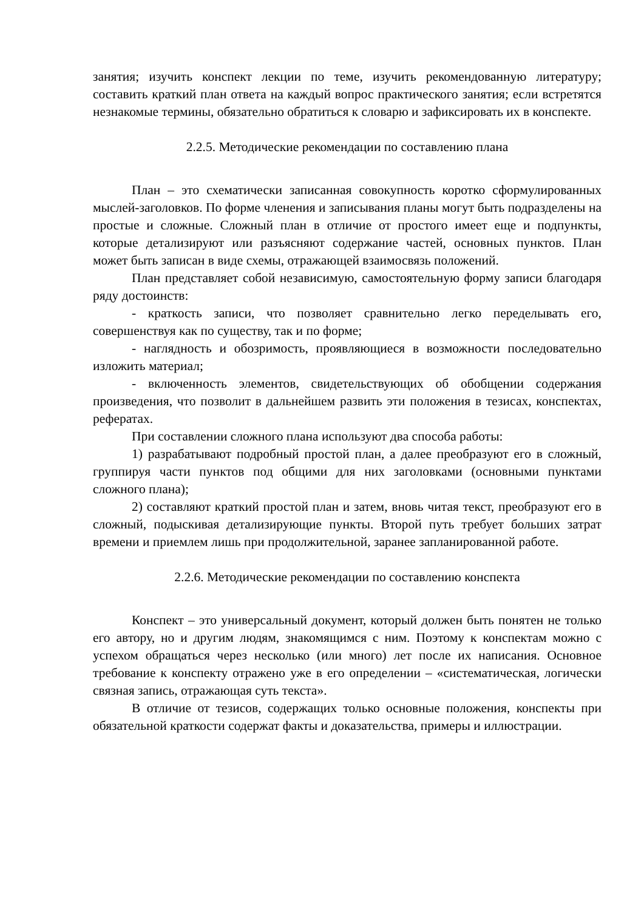занятия; изучить конспект лекции по теме, изучить рекомендованную литературу; составить краткий план ответа на каждый вопрос практического занятия; если встретятся незнакомые термины, обязательно обратиться к словарю и зафиксировать их в конспекте.
2.2.5. Методические рекомендации по составлению плана
План – это схематически записанная совокупность коротко сформулированных мыслей-заголовков. По форме членения и записывания планы могут быть подразделены на простые и сложные. Сложный план в отличие от простого имеет еще и подпункты, которые детализируют или разъясняют содержание частей, основных пунктов. План может быть записан в виде схемы, отражающей взаимосвязь положений.
План представляет собой независимую, самостоятельную форму записи благодаря ряду достоинств:
- краткость записи, что позволяет сравнительно легко переделывать его, совершенствуя как по существу, так и по форме;
- наглядность и обозримость, проявляющиеся в возможности последовательно изложить материал;
- включенность элементов, свидетельствующих об обобщении содержания произведения, что позволит в дальнейшем развить эти положения в тезисах, конспектах, рефератах.
При составлении сложного плана используют два способа работы:
1) разрабатывают подробный простой план, а далее преобразуют его в сложный, группируя части пунктов под общими для них заголовками (основными пунктами сложного плана);
2) составляют краткий простой план и затем, вновь читая текст, преобразуют его в сложный, подыскивая детализирующие пункты. Второй путь требует больших затрат времени и приемлем лишь при продолжительной, заранее запланированной работе.
2.2.6. Методические рекомендации по составлению конспекта
Конспект – это универсальный документ, который должен быть понятен не только его автору, но и другим людям, знакомящимся с ним. Поэтому к конспектам можно с успехом обращаться через несколько (или много) лет после их написания. Основное требование к конспекту отражено уже в его определении – «систематическая, логически связная запись, отражающая суть текста».
В отличие от тезисов, содержащих только основные положения, конспекты при обязательной краткости содержат факты и доказательства, примеры и иллюстрации.